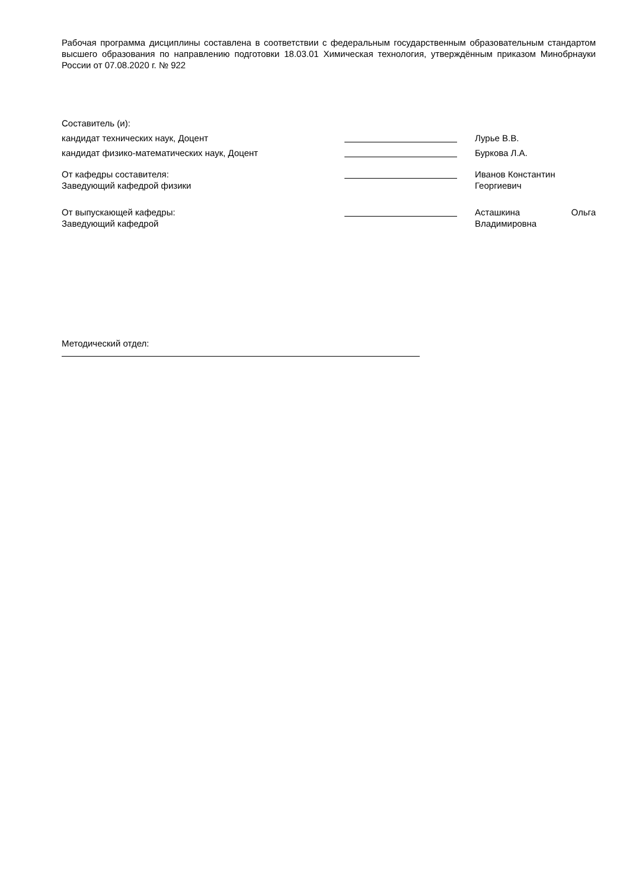Рабочая программа дисциплины составлена в соответствии с федеральным государственным образовательным стандартом высшего образования по направлению подготовки 18.03.01 Химическая технология, утверждённым приказом Минобрнауки России от 07.08.2020 г. № 922
Составитель (и):
кандидат технических наук, Доцент Лурье В.В.
кандидат физико-математических наук, Доцент Буркова Л.А.
От кафедры составителя:
Заведующий кафедрой физики
Иванов Константин
Георгиевич
От выпускающей кафедры:
Заведующий кафедрой
Асташкина Ольга
Владимировна
Методический отдел: